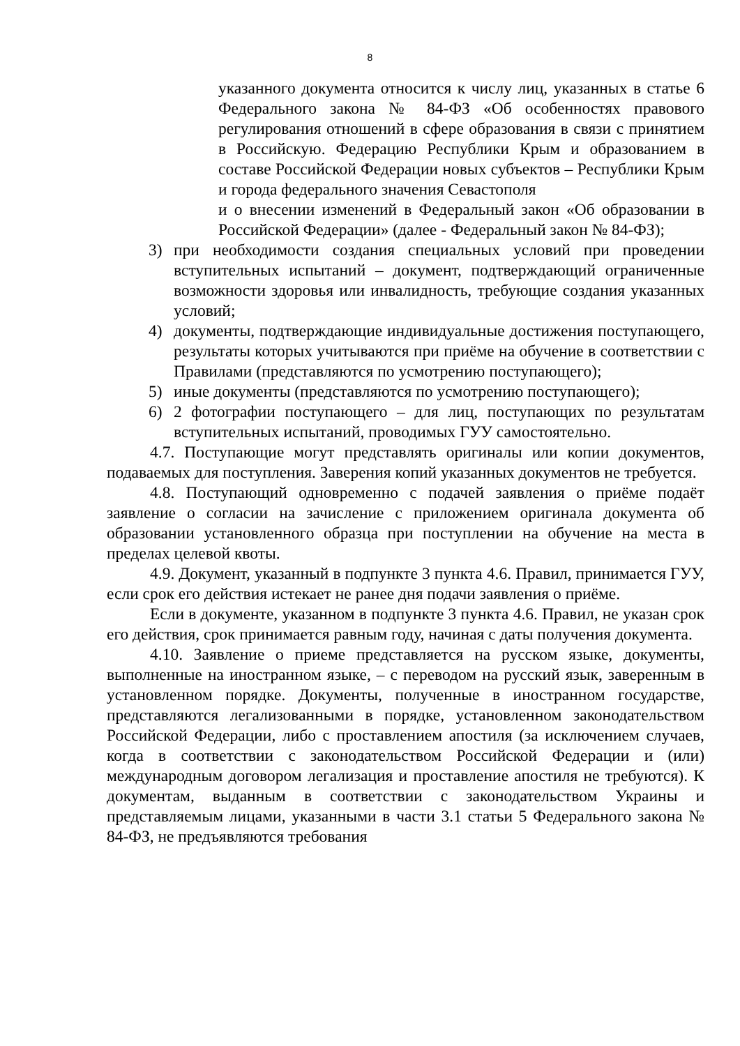8
указанного документа относится к числу лиц, указанных в статье 6 Федерального закона № 84-ФЗ «Об особенностях правового регулирования отношений в сфере образования в связи с принятием в Российскую. Федерацию Республики Крым и образованием в составе Российской Федерации новых субъектов – Республики Крым и города федерального значения Севастополя
и о внесении изменений в Федеральный закон «Об образовании в Российской Федерации» (далее - Федеральный закон № 84-ФЗ);
3) при необходимости создания специальных условий при проведении вступительных испытаний – документ, подтверждающий ограниченные возможности здоровья или инвалидность, требующие создания указанных условий;
4) документы, подтверждающие индивидуальные достижения поступающего, результаты которых учитываются при приёме на обучение в соответствии с Правилами (представляются по усмотрению поступающего);
5) иные документы (представляются по усмотрению поступающего);
6) 2 фотографии поступающего – для лиц, поступающих по результатам вступительных испытаний, проводимых ГУУ самостоятельно.
4.7. Поступающие могут представлять оригиналы или копии документов, подаваемых для поступления. Заверения копий указанных документов не требуется.
4.8. Поступающий одновременно с подачей заявления о приёме подаёт заявление о согласии на зачисление с приложением оригинала документа об образовании установленного образца при поступлении на обучение на места в пределах целевой квоты.
4.9. Документ, указанный в подпункте 3 пункта 4.6. Правил, принимается ГУУ, если срок его действия истекает не ранее дня подачи заявления о приёме.
Если в документе, указанном в подпункте 3 пункта 4.6. Правил, не указан срок его действия, срок принимается равным году, начиная с даты получения документа.
4.10. Заявление о приеме представляется на русском языке, документы, выполненные на иностранном языке, – с переводом на русский язык, заверенным в установленном порядке. Документы, полученные в иностранном государстве, представляются легализованными в порядке, установленном законодательством Российской Федерации, либо с проставлением апостиля (за исключением случаев, когда в соответствии с законодательством Российской Федерации и (или) международным договором легализация и проставление апостиля не требуются). К документам, выданным в соответствии с законодательством Украины и представляемым лицами, указанными в части 3.1 статьи 5 Федерального закона № 84-ФЗ, не предъявляются требования